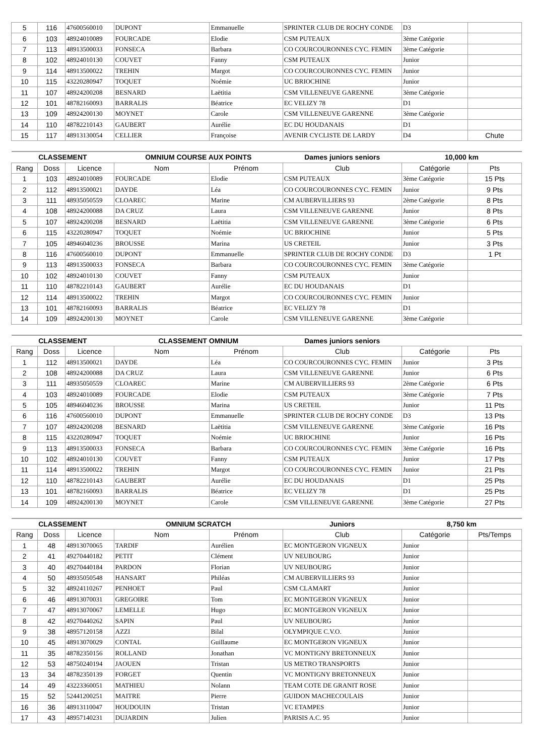| 5 | 116 | 47600560010 | DUPONT | Emmanuelle | SPRINTER CLUB DE ROCHY CONDE | D3 | |
| 6 | 103 | 48924010089 | FOURCADE | Elodie | CSM PUTEAUX | 3ème Catégorie | |
| 7 | 113 | 48913500033 | FONSECA | Barbara | CO COURCOURONNES CYC. FEMIN | 3ème Catégorie | |
| 8 | 102 | 48924010130 | COUVET | Fanny | CSM PUTEAUX | Junior | |
| 9 | 114 | 48913500022 | TREHIN | Margot | CO COURCOURONNES CYC. FEMIN | Junior | |
| 10 | 115 | 43220280947 | TOQUET | Noémie | UC BRIOCHINE | Junior | |
| 11 | 107 | 48924200208 | BESNARD | Laëtitia | CSM VILLENEUVE GARENNE | 3ème Catégorie | |
| 12 | 101 | 48782160093 | BARRALIS | Béatrice | EC VELIZY 78 | D1 | |
| 13 | 109 | 48924200130 | MOYNET | Carole | CSM VILLENEUVE GARENNE | 3ème Catégorie | |
| 14 | 110 | 48782210143 | GAUBERT | Aurélie | EC DU HOUDANAIS | D1 | |
| 15 | 117 | 48913130054 | CELLIER | Françoise | AVENIR CYCLISTE DE LARDY | D4 | Chute |
| CLASSEMENT | | | OMNIUM COURSE AUX POINTS | | Dames juniors seniors | 10,000 km | |
| --- | --- | --- | --- | --- | --- | --- | --- |
| Rang | Doss | Licence | Nom | Prénom | Club | Catégorie | Pts |
| 1 | 103 | 48924010089 | FOURCADE | Elodie | CSM PUTEAUX | 3ème Catégorie | 15 Pts |
| 2 | 112 | 48913500021 | DAYDE | Léa | CO COURCOURONNES CYC. FEMIN | Junior | 9 Pts |
| 3 | 111 | 48935050559 | CLOAREC | Marine | CM AUBERVILLIERS 93 | 2ème Catégorie | 8 Pts |
| 4 | 108 | 48924200088 | DA CRUZ | Laura | CSM VILLENEUVE GARENNE | Junior | 8 Pts |
| 5 | 107 | 48924200208 | BESNARD | Laëtitia | CSM VILLENEUVE GARENNE | 3ème Catégorie | 6 Pts |
| 6 | 115 | 43220280947 | TOQUET | Noémie | UC BRIOCHINE | Junior | 5 Pts |
| 7 | 105 | 48946040236 | BROUSSE | Marina | US CRETEIL | Junior | 3 Pts |
| 8 | 116 | 47600560010 | DUPONT | Emmanuelle | SPRINTER CLUB DE ROCHY CONDE | D3 | 1 Pt |
| 9 | 113 | 48913500033 | FONSECA | Barbara | CO COURCOURONNES CYC. FEMIN | 3ème Catégorie | |
| 10 | 102 | 48924010130 | COUVET | Fanny | CSM PUTEAUX | Junior | |
| 11 | 110 | 48782210143 | GAUBERT | Aurélie | EC DU HOUDANAIS | D1 | |
| 12 | 114 | 48913500022 | TREHIN | Margot | CO COURCOURONNES CYC. FEMIN | Junior | |
| 13 | 101 | 48782160093 | BARRALIS | Béatrice | EC VELIZY 78 | D1 | |
| 14 | 109 | 48924200130 | MOYNET | Carole | CSM VILLENEUVE GARENNE | 3ème Catégorie | |
| CLASSEMENT | | | CLASSEMENT OMNIUM | | Dames juniors seniors | | |
| --- | --- | --- | --- | --- | --- | --- | --- |
| Rang | Doss | Licence | Nom | Prénom | Club | Catégorie | Pts |
| 1 | 112 | 48913500021 | DAYDE | Léa | CO COURCOURONNES CYC. FEMIN | Junior | 3 Pts |
| 2 | 108 | 48924200088 | DA CRUZ | Laura | CSM VILLENEUVE GARENNE | Junior | 6 Pts |
| 3 | 111 | 48935050559 | CLOAREC | Marine | CM AUBERVILLIERS 93 | 2ème Catégorie | 6 Pts |
| 4 | 103 | 48924010089 | FOURCADE | Elodie | CSM PUTEAUX | 3ème Catégorie | 7 Pts |
| 5 | 105 | 48946040236 | BROUSSE | Marina | US CRETEIL | Junior | 11 Pts |
| 6 | 116 | 47600560010 | DUPONT | Emmanuelle | SPRINTER CLUB DE ROCHY CONDE | D3 | 13 Pts |
| 7 | 107 | 48924200208 | BESNARD | Laëtitia | CSM VILLENEUVE GARENNE | 3ème Catégorie | 16 Pts |
| 8 | 115 | 43220280947 | TOQUET | Noémie | UC BRIOCHINE | Junior | 16 Pts |
| 9 | 113 | 48913500033 | FONSECA | Barbara | CO COURCOURONNES CYC. FEMIN | 3ème Catégorie | 16 Pts |
| 10 | 102 | 48924010130 | COUVET | Fanny | CSM PUTEAUX | Junior | 17 Pts |
| 11 | 114 | 48913500022 | TREHIN | Margot | CO COURCOURONNES CYC. FEMIN | Junior | 21 Pts |
| 12 | 110 | 48782210143 | GAUBERT | Aurélie | EC DU HOUDANAIS | D1 | 25 Pts |
| 13 | 101 | 48782160093 | BARRALIS | Béatrice | EC VELIZY 78 | D1 | 25 Pts |
| 14 | 109 | 48924200130 | MOYNET | Carole | CSM VILLENEUVE GARENNE | 3ème Catégorie | 27 Pts |
| CLASSEMENT | | | OMNIUM SCRATCH | | Juniors | 8,750 km | |
| --- | --- | --- | --- | --- | --- | --- | --- |
| Rang | Doss | Licence | Nom | Prénom | Club | Catégorie | Pts/Temps |
| 1 | 48 | 48913070065 | TARDIF | Aurélien | EC MONTGERON VIGNEUX | Junior | |
| 2 | 41 | 49270440182 | PETIT | Clément | UV NEUBOURG | Junior | |
| 3 | 40 | 49270440184 | PARDON | Florian | UV NEUBOURG | Junior | |
| 4 | 50 | 48935050548 | HANSART | Philéas | CM AUBERVILLIERS 93 | Junior | |
| 5 | 32 | 48924110267 | PENHOET | Paul | CSM CLAMART | Junior | |
| 6 | 46 | 48913070031 | GREGOIRE | Tom | EC MONTGERON VIGNEUX | Junior | |
| 7 | 47 | 48913070067 | LEMELLE | Hugo | EC MONTGERON VIGNEUX | Junior | |
| 8 | 42 | 49270440262 | SAPIN | Paul | UV NEUBOURG | Junior | |
| 9 | 38 | 48957120158 | AZZI | Bilal | OLYMPIQUE C.V.O. | Junior | |
| 10 | 45 | 48913070029 | CONTAL | Guillaume | EC MONTGERON VIGNEUX | Junior | |
| 11 | 35 | 48782350156 | ROLLAND | Jonathan | VC MONTIGNY BRETONNEUX | Junior | |
| 12 | 53 | 48750240194 | JAOUEN | Tristan | US METRO TRANSPORTS | Junior | |
| 13 | 34 | 48782350139 | FORGET | Quentin | VC MONTIGNY BRETONNEUX | Junior | |
| 14 | 49 | 43223360051 | MATHIEU | Nolann | TEAM COTE DE GRANIT ROSE | Junior | |
| 15 | 52 | 52441200251 | MAITRE | Pierre | GUIDON MACHECOULAIS | Junior | |
| 16 | 36 | 48913110047 | HOUDOUIN | Tristan | VC ETAMPES | Junior | |
| 17 | 43 | 48957140231 | DUJARDIN | Julien | PARISIS A.C. 95 | Junior | |